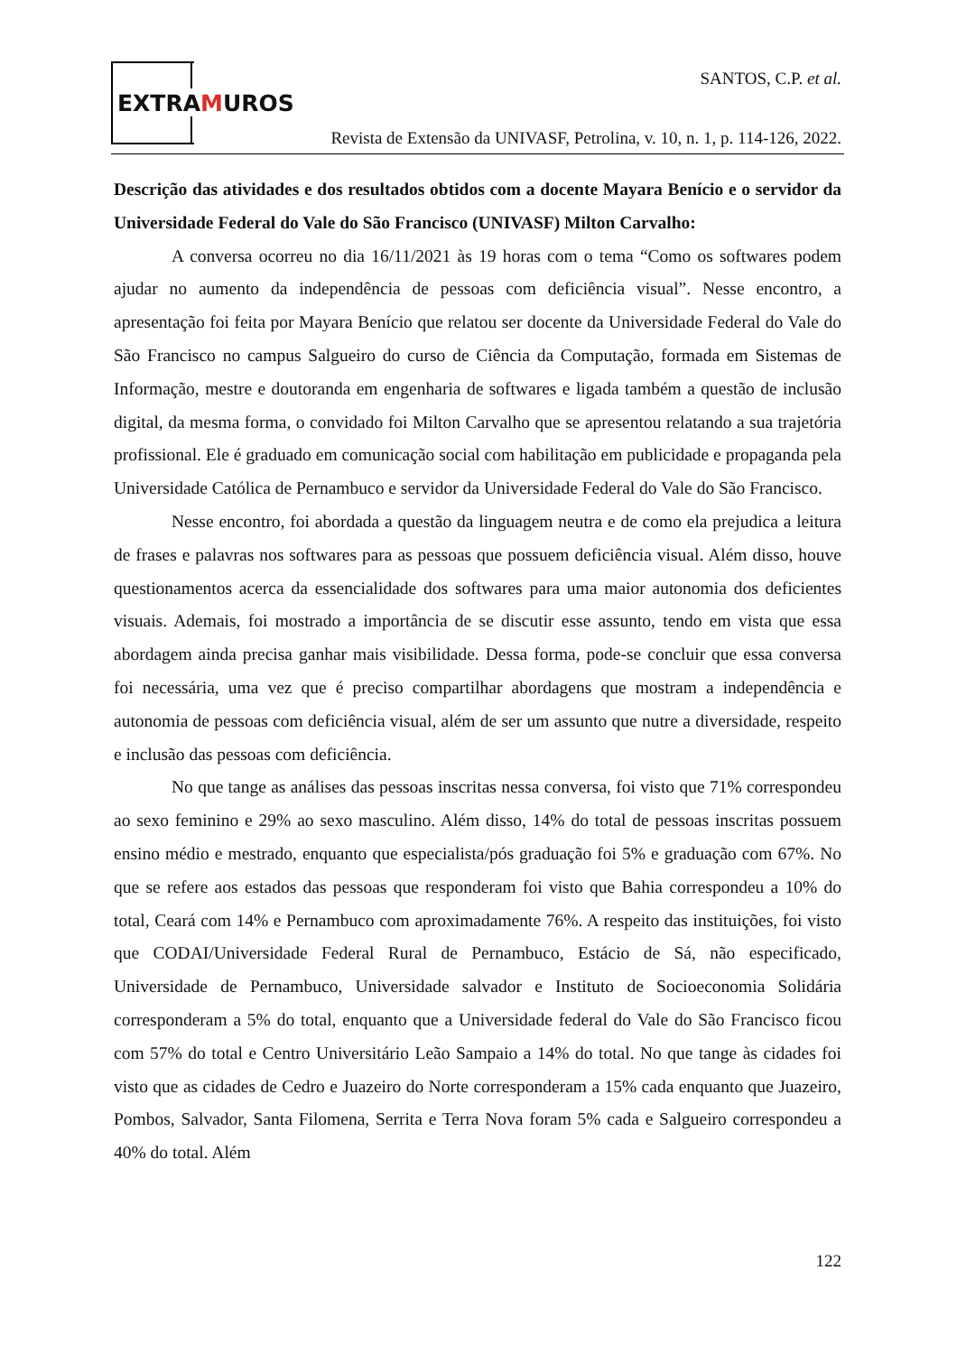EXTRAMUROS
SANTOS, C.P. et al.
Revista de Extensão da UNIVASF, Petrolina, v. 10, n. 1, p. 114-126, 2022.
Descrição das atividades e dos resultados obtidos com a docente Mayara Benício e o servidor da Universidade Federal do Vale do São Francisco (UNIVASF) Milton Carvalho:
A conversa ocorreu no dia 16/11/2021 às 19 horas com o tema “Como os softwares podem ajudar no aumento da independência de pessoas com deficiência visual”. Nesse encontro, a apresentação foi feita por Mayara Benício que relatou ser docente da Universidade Federal do Vale do São Francisco no campus Salgueiro do curso de Ciência da Computação, formada em Sistemas de Informação, mestre e doutoranda em engenharia de softwares e ligada também a questão de inclusão digital, da mesma forma, o convidado foi Milton Carvalho que se apresentou relatando a sua trajetória profissional. Ele é graduado em comunicação social com habilitação em publicidade e propaganda pela Universidade Católica de Pernambuco e servidor da Universidade Federal do Vale do São Francisco.
Nesse encontro, foi abordada a questão da linguagem neutra e de como ela prejudica a leitura de frases e palavras nos softwares para as pessoas que possuem deficiência visual. Além disso, houve questionamentos acerca da essencialidade dos softwares para uma maior autonomia dos deficientes visuais. Ademais, foi mostrado a importância de se discutir esse assunto, tendo em vista que essa abordagem ainda precisa ganhar mais visibilidade. Dessa forma, pode-se concluir que essa conversa foi necessária, uma vez que é preciso compartilhar abordagens que mostram a independência e autonomia de pessoas com deficiência visual, além de ser um assunto que nutre a diversidade, respeito e inclusão das pessoas com deficiência.
No que tange as análises das pessoas inscritas nessa conversa, foi visto que 71% correspondeu ao sexo feminino e 29% ao sexo masculino. Além disso, 14% do total de pessoas inscritas possuem ensino médio e mestrado, enquanto que especialista/pós graduação foi 5% e graduação com 67%. No que se refere aos estados das pessoas que responderam foi visto que Bahia correspondeu a 10% do total, Ceará com 14% e Pernambuco com aproximadamente 76%. A respeito das instituições, foi visto que CODAI/Universidade Federal Rural de Pernambuco, Estácio de Sá, não especificado, Universidade de Pernambuco, Universidade salvador e Instituto de Socioeconomia Solidária corresponderam a 5% do total, enquanto que a Universidade federal do Vale do São Francisco ficou com 57% do total e Centro Universitário Leão Sampaio a 14% do total. No que tange às cidades foi visto que as cidades de Cedro e Juazeiro do Norte corresponderam a 15% cada enquanto que Juazeiro, Pombos, Salvador, Santa Filomena, Serrita e Terra Nova foram 5% cada e Salgueiro correspondeu a 40% do total. Além
122